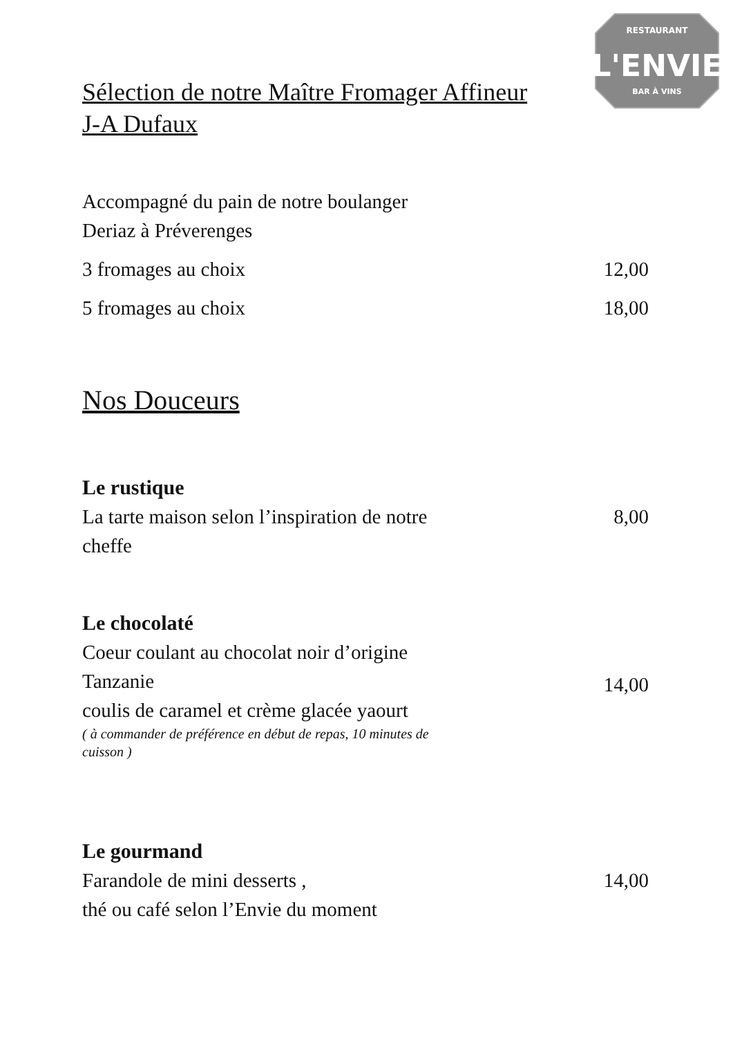RESTAURANT
L'ENVIE
BAR À VINS
Sélection de notre Maître Fromager Affineur
J-A Dufaux
Accompagné du pain de notre boulanger
Deriaz à Préverenges
3 fromages au choix 12,00
5 fromages au choix 18,00
Nos Douceurs
Le rustique
La tarte maison selon l’inspiration de notre
cheffe
8,00
Le chocolaté
Coeur coulant au chocolat noir d’origine
Tanzanie
coulis de caramel et crème glacée yaourt
( à commander de préférence en début de repas, 10 minutes de
cuisson )
14,00
Le gourmand
Farandole de mini desserts ,
thé ou café selon l’Envie du moment
14,00